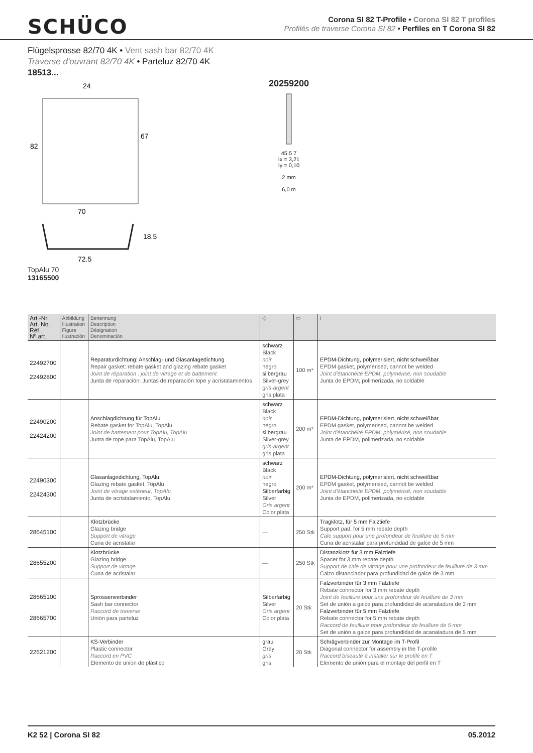SCHÜCO
Corona SI 82 T-Profile • Corona SI 82 T profiles
Profilés de traverse Corona SI 82 • Perfiles en T Corona SI 82
Flügelsprosse 82/70 4K • Vent sash bar 82/70 4K
Traverse d'ouvrant 82/70 4K • Parteluz 82/70 4K
18513...
24
70
82
67
72.5
18.5
TopAlu 70
13165500
20259200
45.5 7
Ix = 3,21
Iy = 0,10
2 mm
6,0 m
| Art.-Nr. Art. No. Réf. Nº art. | Abbildung Illustration Figure Ilustración | Benennung Description Désignation Denominación | ◎ | ▭ | i |
| --- | --- | --- | --- | --- | --- |
| 22492700 22492800 | | Reparaturdichtung: Anschlag- und Glasanlagedichtung Repair gasket: rebate gasket and glazing rebate gasket Joint de réparation : joint de vitrage et de battement Junta de reparación: Juntas de reparación tope y acristalamientos | schwarz Black noir negro silbergrau Silver-grey gris-argent gris plata | 100 m* | EPDM-Dichtung, polymerisiert, nicht schweißbar EPDM gasket, polymerised, cannot be welded Joint d'étanchéité EPDM, polymérisé, non soudable Junta de EPDM, polimerizada, no soldable |
| 22490200 22424200 | | Anschlagdichtung für TopAlu Rebate gasket for TopAlu, TopAlu Joint de battement pour TopAlu, TopAlu Junta de tope para TopAlu, TopAlu | schwarz Black noir negro silbergrau Silver-grey gris-argent gris plata | 200 m* | EPDM-Dichtung, polymerisiert, nicht schweißbar EPDM gasket, polymerised, cannot be welded Joint d'étanchéité EPDM, polymérisé, non soudable Junta de EPDM, polimerizada, no soldable |
| 22490300 22424300 | | Glasanlagedichtung, TopAlu Glazing rebate gasket, TopAlu Joint de vitrage extérieur, TopAlu Junta de acristalamiento, TopAlu | schwarz Black noir negro Silberfarbig Silver Gris argent Color plata | 200 m* | EPDM-Dichtung, polymerisiert, nicht schweißbar EPDM gasket, polymerised, cannot be welded Joint d'étanchéité EPDM, polymérisé, non soudable Junta de EPDM, polimerizada, no soldable |
| 28645100 | | Klotzbrücke Glazing bridge Support de vitrage Cuna de acristalar | — | 250 Stk | Tragklotz, für 5 mm Falztiefe Support pad, for 5 mm rebate depth Cale support pour une profondeur de feuillure de 5 mm Cuna de acristalar para profundidad de galce de 5 mm |
| 28655200 | | Klotzbrücke Glazing bridge Support de vitrage Cuna de acristalar | — | 250 Stk | Distanzklotz für 3 mm Falztiefe Spacer for 3 mm rebate depth Support de cale de vitrage pour une profondeur de feuillure de 3 mm Calzo distanciador para profundidad de galce de 3 mm |
| 28665100 28665700 | | Sprossenverbinder Sash bar connector Raccord de traverse Unión para parteluz | Silberfarbig Silver Gris argent Color plata | 20 Stk | Falzverbinder für 3 mm Falztiefe Rebate connector for 3 mm rebate depth Joint de feuillure pour une profondeur de feuillure de 3 mm Set de unión a galce para profundidad de acanaladura de 3 mm Falzverbinder für 5 mm Falztiefe Rebate connector for 5 mm rebate depth Raccord de feuillure pour profondeur de feuillure de 5 mm Set de unión a galce para profundidad de acanaladura de 5 mm |
| 22621200 | | KS-Verbinder Plastic connector Raccord en PVC Elemento de unión de plástico | grau Grey gris gris | 20 Stk | Schrägverbinder zur Montage im T-Profil Diagonal connector for assembly in the T-profile Raccord biseauté à installer sur le profilé en T Elemento de unión para el montaje del perfil en T |
K2 52 | Corona SI 82 05.2012